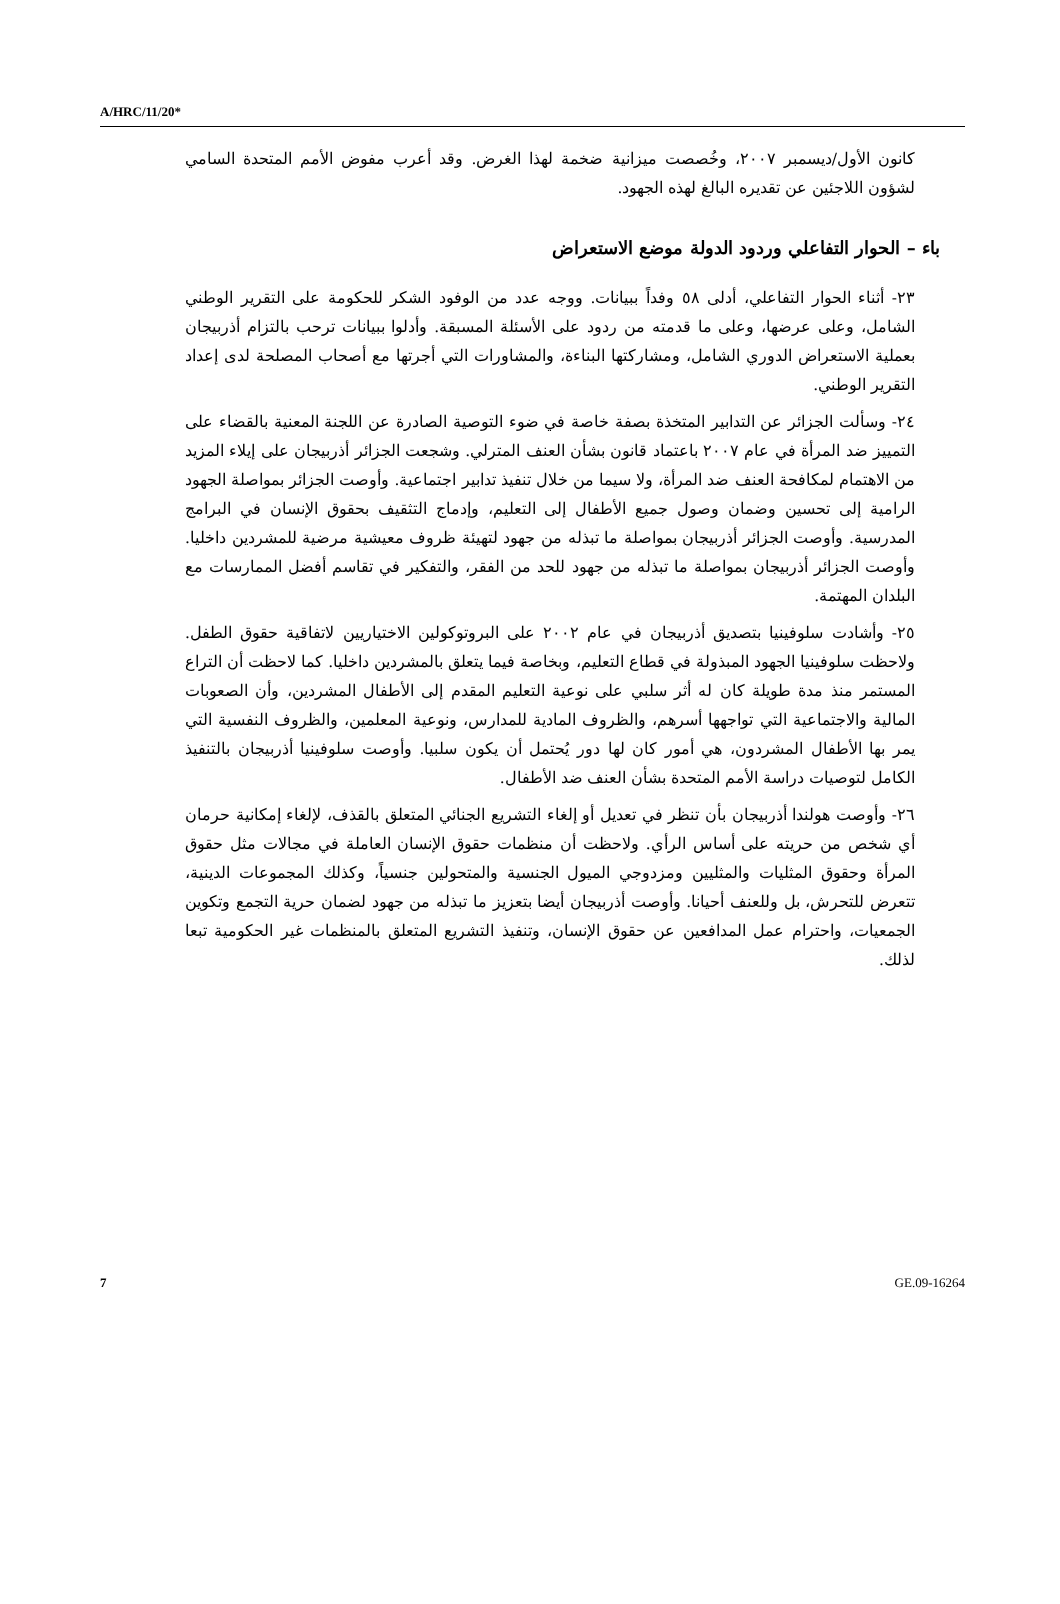A/HRC/11/20*
كانون الأول/ديسمبر ٢٠٠٧، وخُصصت ميزانية ضخمة لهذا الغرض. وقد أعرب مفوض الأمم المتحدة السامي لشؤون اللاجئين عن تقديره البالغ لهذه الجهود.
باء – الحوار التفاعلي وردود الدولة موضع الاستعراض
٢٣- أثناء الحوار التفاعلي، أدلى ٥٨ وفداً ببيانات. ووجه عدد من الوفود الشكر للحكومة على التقرير الوطني الشامل، وعلى عرضها، وعلى ما قدمته من ردود على الأسئلة المسبقة. وأدلوا ببيانات ترحب بالتزام أذربيجان بعملية الاستعراض الدوري الشامل، ومشاركتها البناءة، والمشاورات التي أجرتها مع أصحاب المصلحة لدى إعداد التقرير الوطني.
٢٤- وسألت الجزائر عن التدابير المتخذة بصفة خاصة في ضوء التوصية الصادرة عن اللجنة المعنية بالقضاء على التمييز ضد المرأة في عام ٢٠٠٧ باعتماد قانون بشأن العنف المترلي. وشجعت الجزائر أذربيجان على إيلاء المزيد من الاهتمام لمكافحة العنف ضد المرأة، ولا سيما من خلال تنفيذ تدابير اجتماعية. وأوصت الجزائر بمواصلة الجهود الرامية إلى تحسين وضمان وصول جميع الأطفال إلى التعليم، وإدماج التثقيف بحقوق الإنسان في البرامج المدرسية. وأوصت الجزائر أذربيجان بمواصلة ما تبذله من جهود لتهيئة ظروف معيشية مرضية للمشردين داخليا. وأوصت الجزائر أذربيجان بمواصلة ما تبذله من جهود للحد من الفقر، والتفكير في تقاسم أفضل الممارسات مع البلدان المهتمة.
٢٥- وأشادت سلوفينيا بتصديق أذربيجان في عام ٢٠٠٢ على البروتوكولين الاختياريين لاتفاقية حقوق الطفل. ولاحظت سلوفينيا الجهود المبذولة في قطاع التعليم، وبخاصة فيما يتعلق بالمشردين داخليا. كما لاحظت أن التراع المستمر منذ مدة طويلة كان له أثر سلبي على نوعية التعليم المقدم إلى الأطفال المشردين، وأن الصعوبات المالية والاجتماعية التي تواجهها أسرهم، والظروف المادية للمدارس، ونوعية المعلمين، والظروف النفسية التي يمر بها الأطفال المشردون، هي أمور كان لها دور يُحتمل أن يكون سلبيا. وأوصت سلوفينيا أذربيجان بالتنفيذ الكامل لتوصيات دراسة الأمم المتحدة بشأن العنف ضد الأطفال.
٢٦- وأوصت هولندا أذربيجان بأن تنظر في تعديل أو إلغاء التشريع الجنائي المتعلق بالقذف، لإلغاء إمكانية حرمان أي شخص من حريته على أساس الرأي. ولاحظت أن منظمات حقوق الإنسان العاملة في مجالات مثل حقوق المرأة وحقوق المثليات والمثليين ومزدوجي الميول الجنسية والمتحولين جنسياً، وكذلك المجموعات الدينية، تتعرض للتحرش، بل وللعنف أحيانا. وأوصت أذربيجان أيضا بتعزيز ما تبذله من جهود لضمان حرية التجمع وتكوين الجمعيات، واحترام عمل المدافعين عن حقوق الإنسان، وتنفيذ التشريع المتعلق بالمنظمات غير الحكومية تبعا لذلك.
7 GE.09-16264